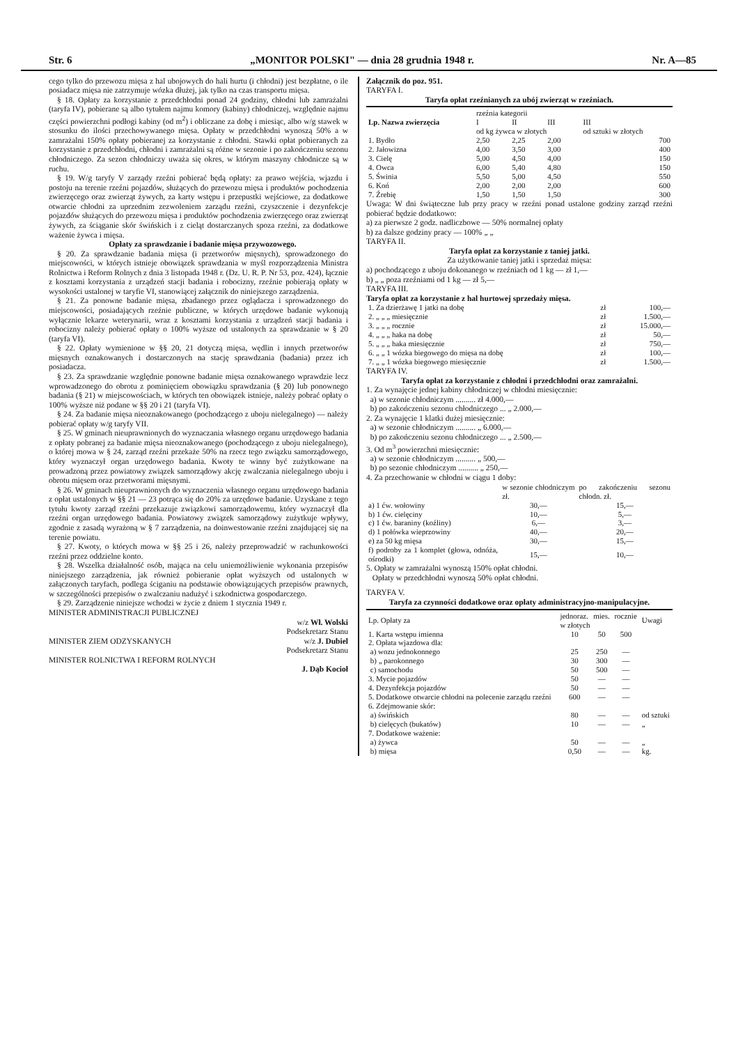Str. 6 „MONITOR POLSKI" — dnia 28 grudnia 1948 r. Nr. A—85
cego tylko do przewozu mięsa z hal ubojowych do hali hurtu (i chłodni) jest bezpłatne, o ile posiadacz mięsa nie zatrzymuje wózka dłużej, jak tylko na czas transportu mięsa.
§ 18. Opłaty za korzystanie z przedchłodni ponad 24 godziny, chłodni lub zamrażalni (taryfa IV), pobierane są albo tytułem najmu komory (kabiny) chłodniczej, względnie najmu części powierzchni podłogi kabiny (od m<sup>2</sup>) i obliczane za dobę i miesiąc, albo w/g stawek w stosunku do ilości przechowywanego mięsa. Opłaty w przedchłodni wynoszą 50% a w zamrażalni 150% opłaty pobieranej za korzystanie z chłodni. Stawki opłat pobieranych za korzystanie z przedchłodni, chłodni i zamrażalni są różne w sezonie i po zakończeniu sezonu chłodniczego. Za sezon chłodniczy uważa się okres, w którym maszyny chłodnicze są w ruchu.
§ 19. W/g taryfy V zarządy rzeźni pobierać będą opłaty: za prawo wejścia, wjazdu i postoju na terenie rzeźni pojazdów, służących do przewozu mięsa i produktów pochodzenia zwierzęcego oraz zwierząt żywych, za karty wstępu i przepustki wejściowe, za dodatkowe otwarcie chłodni za uprzednim zezwoleniem zarządu rzeźni, czyszczenie i dezynfekcje pojazdów służących do przewozu mięsa i produktów pochodzenia zwierzęcego oraz zwierząt żywych, za ściąganie skór świńskich i z cieląt dostarczanych spoza rzeźni, za dodatkowe ważenie żywca i mięsa.
Opłaty za sprawdzanie i badanie mięsa przywozowego.
§ 20. Za sprawdzanie badania mięsa (i przetworów mięsnych), sprowadzonego do miejscowości, w których istnieje obowiązek sprawdzania w myśl rozporządzenia Ministra Rolnictwa i Reform Rolnych z dnia 3 listopada 1948 r. (Dz. U. R. P. Nr 53, poz. 424), łącznie z kosztami korzystania z urządzeń stacji badania i robocizny, rzeźnie pobierają opłaty w wysokości ustalonej w taryfie VI, stanowiącej załącznik do niniejszego zarządzenia.
§ 21. Za ponowne badanie mięsa, zbadanego przez oglądacza i sprowadzonego do miejscowości, posiadających rzeźnie publiczne, w których urzędowe badanie wykonują wyłącznie lekarze weterynarii, wraz z kosztami korzystania z urządzeń stacji badania i robocizny należy pobierać opłaty o 100% wyższe od ustalonych za sprawdzanie w § 20 (taryfa VI).
§ 22. Opłaty wymienione w §§ 20, 21 dotyczą mięsa, wędlin i innych przetworów mięsnych oznakowanych i dostarczonych na stację sprawdzania (badania) przez ich posiadacza.
§ 23. Za sprawdzanie względnie ponowne badanie mięsa oznakowanego wprawdzie lecz wprowadzonego do obrotu z pominięciem obowiązku sprawdzania (§ 20) lub ponownego badania (§ 21) w miejscowościach, w których ten obowiązek istnieje, należy pobrać opłaty o 100% wyższe niż podane w §§ 20 i 21 (taryfa VI).
§ 24. Za badanie mięsa nieoznakowanego (pochodzącego z uboju nielegalnego) — należy pobierać opłaty w/g taryfy VII.
§ 25. W gminach nieuprawnionych do wyznaczania własnego organu urzędowego badania z opłaty pobranej za badanie mięsa nieoznakowanego (pochodzącego z uboju nielegalnego), o której mowa w § 24, zarząd rzeźni przekaże 50% na rzecz tego związku samorządowego, który wyznaczył organ urzędowego badania. Kwoty te winny być zużytkowane na prowadzoną przez powiatowy związek samorządowy akcję zwalczania nielegalnego uboju i obrotu mięsem oraz przetworami mięsnymi.
§ 26. W gminach nieuprawnionych do wyznaczenia własnego organu urzędowego badania z opłat ustalonych w §§ 21 — 23 potrąca się do 20% za urzędowe badanie. Uzyskane z tego tytułu kwoty zarząd rzeźni przekazuje związkowi samorządowemu, który wyznaczył dla rzeźni organ urzędowego badania. Powiatowy związek samorządowy zużytkuje wpływy, zgodnie z zasadą wyrażoną w § 7 zarządzenia, na doinwestowanie rzeźni znajdującej się na terenie powiatu.
§ 27. Kwoty, o których mowa w §§ 25 i 26, należy przeprowadzić w rachunkowości rzeźni przez oddzielne konto.
§ 28. Wszelka działalność osób, mająca na celu uniemożliwienie wykonania przepisów niniejszego zarządzenia, jak również pobieranie opłat wyższych od ustalonych w załączonych taryfach, podlega ściganiu na podstawie obowiązujących przepisów prawnych, w szczególności przepisów o zwalczaniu nadużyć i szkodnictwa gospodarczego.
§ 29. Zarządzenie niniejsze wchodzi w życie z dniem 1 stycznia 1949 r.
MINISTER ADMINISTRACJI PUBLICZNEJ
w/z Wł. Wolski
Podsekretarz Stanu
MINISTER ZIEM ODZYSKANYCH w/z J. Dubiel
Podsekretarz Stanu
MINISTER ROLNICTWA I REFORM ROLNYCH
J. Dąb Kocioł
Załącznik do poz. 951.
TARYFA I.
Taryfa opłat rzeźnianych za ubój zwierząt w rzeźniach.
| Lp. Nazwa zwierzęcia | rzeźnia kategorii | | | |
| --- | --- | --- | --- | --- |
| | I | II | III | III |
| | od kg żywca w złotych | | | od sztuki w złotych |
| 1. Bydło | 2,50 | 2,25 | 2,00 | 700 |
| 2. Jałowizna | 4,00 | 3,50 | 3,00 | 400 |
| 3. Cielę | 5,00 | 4,50 | 4,00 | 150 |
| 4. Owca | 6,00 | 5,40 | 4,80 | 150 |
| 5. Świnia | 5,50 | 5,00 | 4,50 | 550 |
| 6. Koń | 2,00 | 2,00 | 2,00 | 600 |
| 7. Źrebię | 1,50 | 1,50 | 1,50 | 300 |
Uwaga: W dni świąteczne lub przy pracy w rzeźni ponad ustalone godziny zarząd rzeźni pobierać będzie dodatkowo:
a) za pierwsze 2 godz. nadliczbowe — 50% normalnej opłaty
b) za dalsze godziny pracy — 100% „ „
TARYFA II.
Taryfa opłat za korzystanie z taniej jatki.
Za użytkowanie taniej jatki i sprzedaż mięsa:
a) pochodzącego z uboju dokonanego w rzeźniach od 1 kg — zł 1,—
b) „ „ poza rzeźniami od 1 kg — zł 5,—
TARYFA III.
Taryfa opłat za korzystanie z hal hurtowej sprzedaży mięsa.
| 1. Za dzierżawę 1 jatki na dobę | zł | 100,— |
| 2. „ „ „ miesięcznie | zł | 1.500,— |
| 3. „ „ „ rocznie | zł | 15.000,— |
| 4. „ „ „ haka na dobę | zł | 50,— |
| 5. „ „ „ haka miesięcznie | zł | 750,— |
| 6. „ „ 1 wózka biegowego do mięsa na dobę | zł | 100,— |
| 7. „ „ 1 wózka biegowego miesięcznie | zł | 1.500,— |
TARYFA IV.
Taryfa opłat za korzystanie z chłodni i przedchłodni oraz zamrażalni.
1. Za wynajęcie jednej kabiny chłodniczej w chłodni miesięcznie:
a) w sezonie chłodniczym .......... zł 4.000,—
b) po zakończeniu sezonu chłodniczego ... „ 2.000,—
2. Za wynajęcie 1 klatki dużej miesięcznie:
a) w sezonie chłodniczym .......... „ 6.000,—
b) po zakończeniu sezonu chłodniczego ... „ 2.500,—
3. Od m<sup>3</sup> powierzchni miesięcznie:
a) w sezonie chłodniczym .......... „ 500,—
b) po sezonie chłodniczym .......... „ 250,—
4. Za przechowanie w chłodni w ciągu 1 doby:
| | w sezonie chłodniczym zł. | po zakończeniu sezonu chłodn. zł. |
| --- | --- | --- |
| a) 1 ćw. wołowiny | 30,— | 15,— |
| b) 1 ćw. cielęciny | 10,— | 5,— |
| c) 1 ćw. baraniny (koźliny) | 6,— | 3,— |
| d) 1 połówka wieprzowiny | 40,— | 20,— |
| e) za 50 kg mięsa | 30,— | 15,— |
| f) podroby za 1 komplet (głowa, odnóża, ośrodki) | 15,— | 10,— |
5. Opłaty w zamrażalni wynoszą 150% opłat chłodni.
Opłaty w przedchłodni wynoszą 50% opłat chłodni.
TARYFA V.
Taryfa za czynności dodatkowe oraz opłaty administracyjno-manipulacyjne.
| Lp. Opłaty za | jednoraz. | mies. | rocznie | Uwagi |
| --- | --- | --- | --- | --- |
| | w złotych | | | |
| 1. Karta wstępu imienna | 10 | 50 | 500 | |
| 2. Opłata wjazdowa dla: | | | | |
| a) wozu jednokonnego | 25 | 250 | — | |
| b) „ parokonnego | 30 | 300 | — | |
| c) samochodu | 50 | 500 | — | |
| 3. Mycie pojazdów | 50 | — | — | |
| 4. Dezynfekcja pojazdów | 50 | — | — | |
| 5. Dodatkowe otwarcie chłodni na polecenie zarządu rzeźni | 600 | — | — | |
| 6. Zdejmowanie skór: | | | | |
| a) świńskich | 80 | — | — | od sztuki |
| b) cielęcych (bukatów) | 10 | — | — | „ |
| 7. Dodatkowe ważenie: | | | | |
| a) żywca | 50 | — | — | „ |
| b) mięsa | 0,50 | — | — | kg. |